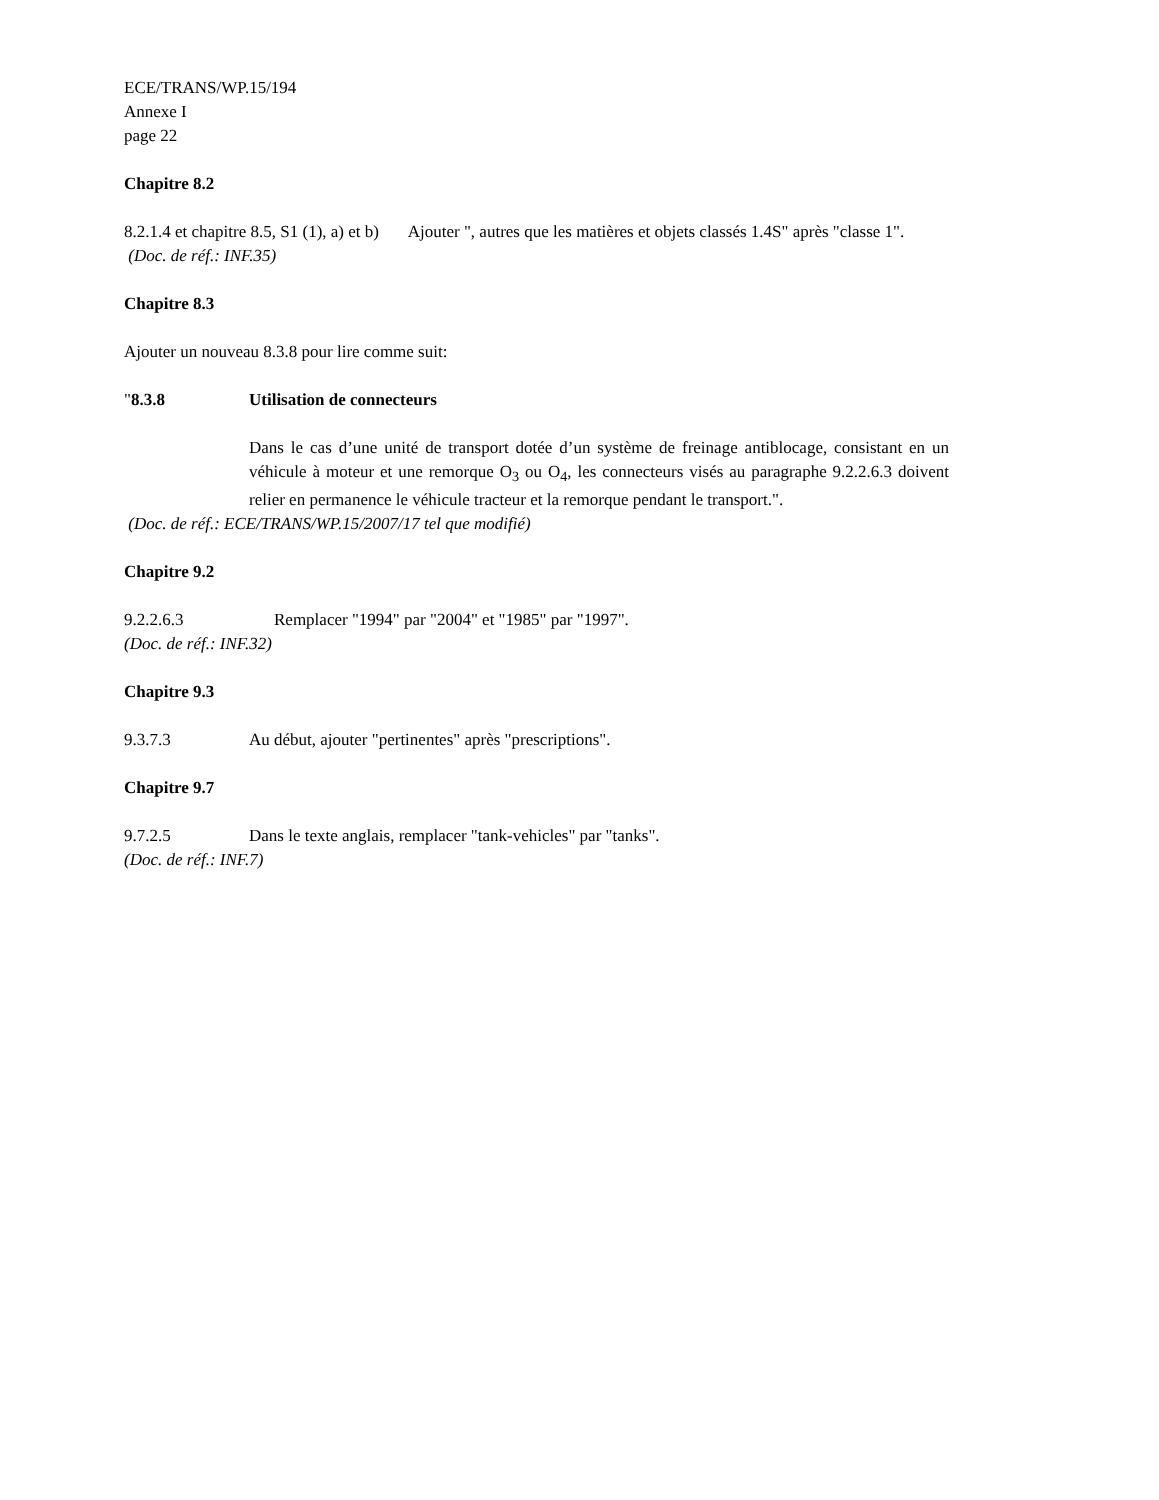ECE/TRANS/WP.15/194
Annexe I
page 22
Chapitre 8.2
8.2.1.4 et chapitre 8.5, S1 (1), a) et b) Ajouter ", autres que les matières et objets classés 1.4S" après "classe 1".
(Doc. de réf.: INF.35)
Chapitre 8.3
Ajouter un nouveau 8.3.8 pour lire comme suit:
"8.3.8 Utilisation de connecteurs
Dans le cas d’une unité de transport dotée d’un système de freinage antiblocage, consistant en un véhicule à moteur et une remorque O<sub>3</sub> ou O<sub>4</sub>, les connecteurs visés au paragraphe 9.2.2.6.3 doivent relier en permanence le véhicule tracteur et la remorque pendant le transport.".
(Doc. de réf.: ECE/TRANS/WP.15/2007/17 tel que modifié)
Chapitre 9.2
9.2.2.6.3 Remplacer "1994" par "2004" et "1985" par "1997".
(Doc. de réf.: INF.32)
Chapitre 9.3
9.3.7.3 Au début, ajouter "pertinentes" après "prescriptions".
Chapitre 9.7
9.7.2.5 Dans le texte anglais, remplacer "tank-vehicles" par "tanks".
(Doc. de réf.: INF.7)